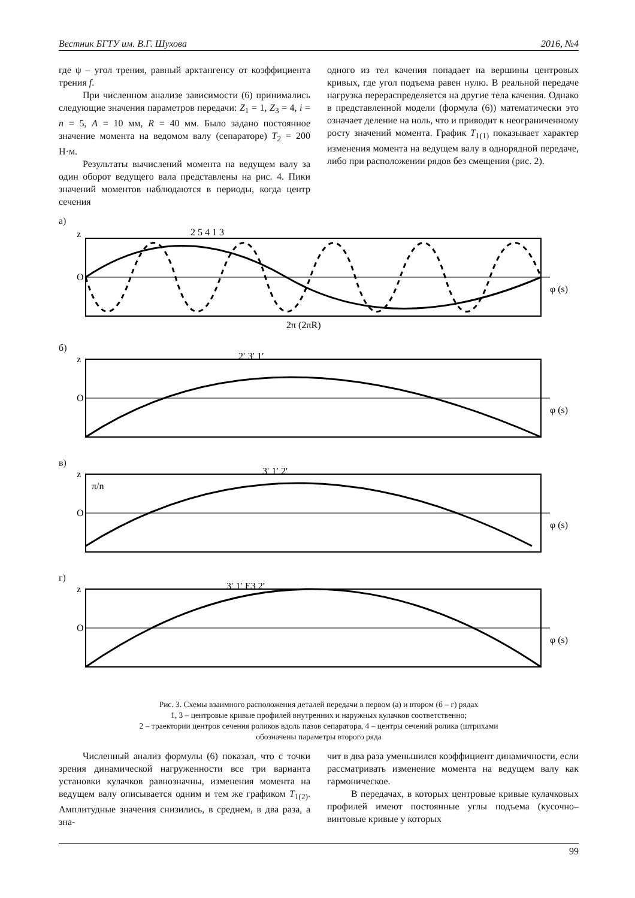Вестник БГТУ им. В.Г. Шухова 2016, №4
где ψ – угол трения, равный арктангенсу от коэффициента трения f.
При численном анализе зависимости (6) принимались следующие значения параметров передачи: Z<sub>1</sub> = 1, Z<sub>3</sub> = 4, i = n = 5, A = 10 мм, R = 40 мм. Было задано постоянное значение момента на ведомом валу (сепараторе) T<sub>2</sub> = 200 Н·м.
Результаты вычислений момента на ведущем валу за один оборот ведущего вала представлены на рис. 4. Пики значений моментов наблюдаются в периоды, когда центр сечения
одного из тел качения попадает на вершины центровых кривых, где угол подъема равен нулю. В реальной передаче нагрузка перераспределяется на другие тела качения. Однако в представленной модели (формула (6)) математически это означает деление на ноль, что и приводит к неограниченному росту значений момента. График T<sub>1(1)</sub> показывает характер изменения момента на ведущем валу в однорядной передаче, либо при расположении рядов без смещения (рис. 2).
а)
z
O
φ (s)
2π (2πR)
2 5 4 1 3
б)
z
O
φ (s)
2′ 3′ 1′
в)
z
O
π/n
φ (s)
3′ 1′ 2′
г)
z
O
φ (s)
3′ 1′ E3 2′
Рис. 3. Схемы взаимного расположения деталей передачи в первом (а) и втором (б – г) рядах
1, 3 – центровые кривые профилей внутренних и наружных кулачков соответственно;
2 – траектории центров сечения роликов вдоль пазов сепаратора, 4 – центры сечений ролика (штрихами
обозначены параметры второго ряда
Численный анализ формулы (6) показал, что с точки зрения динамической нагруженности все три варианта установки кулачков равнозначны, изменения момента на ведущем валу описывается одним и тем же графиком T<sub>1(2)</sub>. Амплитудные значения снизились, в среднем, в два раза, а зна-
чит в два раза уменьшился коэффициент динамичности, если рассматривать изменение момента на ведущем валу как гармоническое.
В передачах, в которых центровые кривые кулачковых профилей имеют постоянные углы подъема (кусочно–винтовые кривые у которых
99